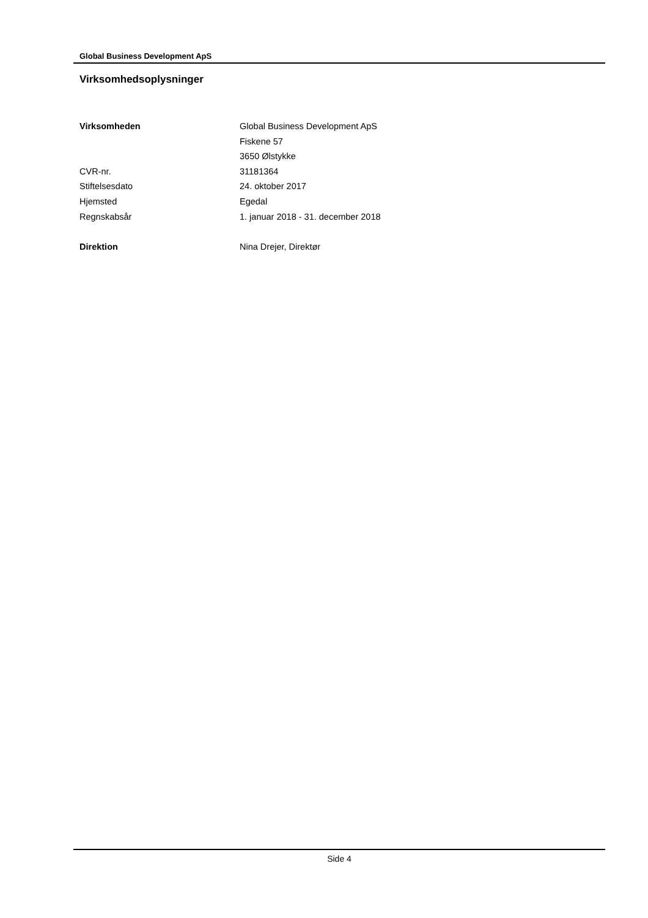Global Business Development ApS
Virksomhedsoplysninger
| Virksomheden | Global Business Development ApS |
| | Fiskene 57 |
| | 3650 Ølstykke |
| CVR-nr. | 31181364 |
| Stiftelsesdato | 24. oktober 2017 |
| Hjemsted | Egedal |
| Regnskabsår | 1. januar 2018 - 31. december 2018 |
| Direktion | Nina Drejer, Direktør |
Side 4